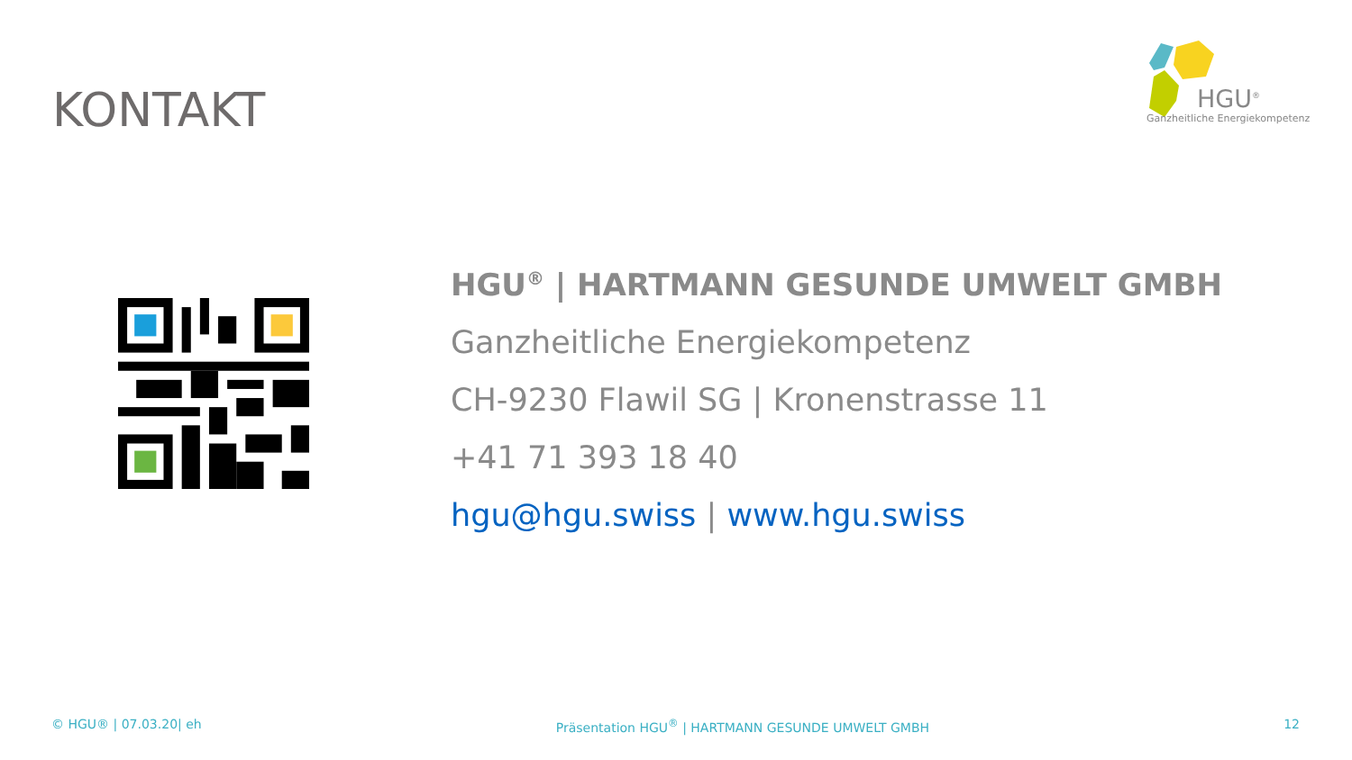KONTAKT
HGU<sup>®</sup>
Ganzheitliche Energiekompetenz
HGU<sup>®</sup> | HARTMANN GESUNDE UMWELT GMBH
Ganzheitliche Energiekompetenz
CH-9230 Flawil SG | Kronenstrasse 11
+41 71 393 18 40
hgu@hgu.swiss | www.hgu.swiss
© HGU® | 07.03.20| eh Präsentation HGU<sup>®</sup> | HARTMANN GESUNDE UMWELT GMBH 12